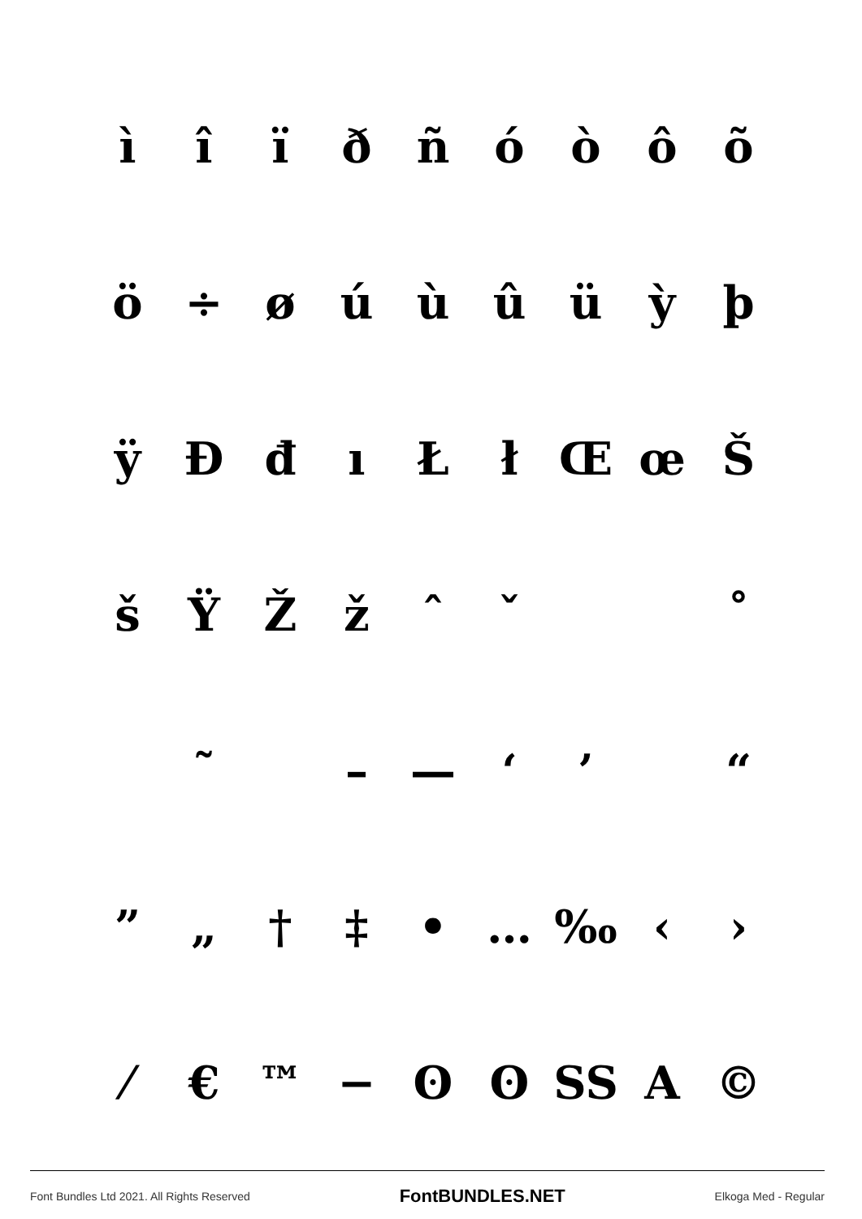ìîïðñóòôõ
ö ÷ øúùûüỳþ
ÿĐđıŁłŒœŠ
šŸŽžˆˇ ˚
˜ – — ‘’ “
” „ † ‡ • … ‰ ‹ ›
⁄ € ™ − ʘʘ SS A ©
Font Bundles Ltd 2021. All Rights Reserved FontBUNDLES.NET Elkoga Med - Regular